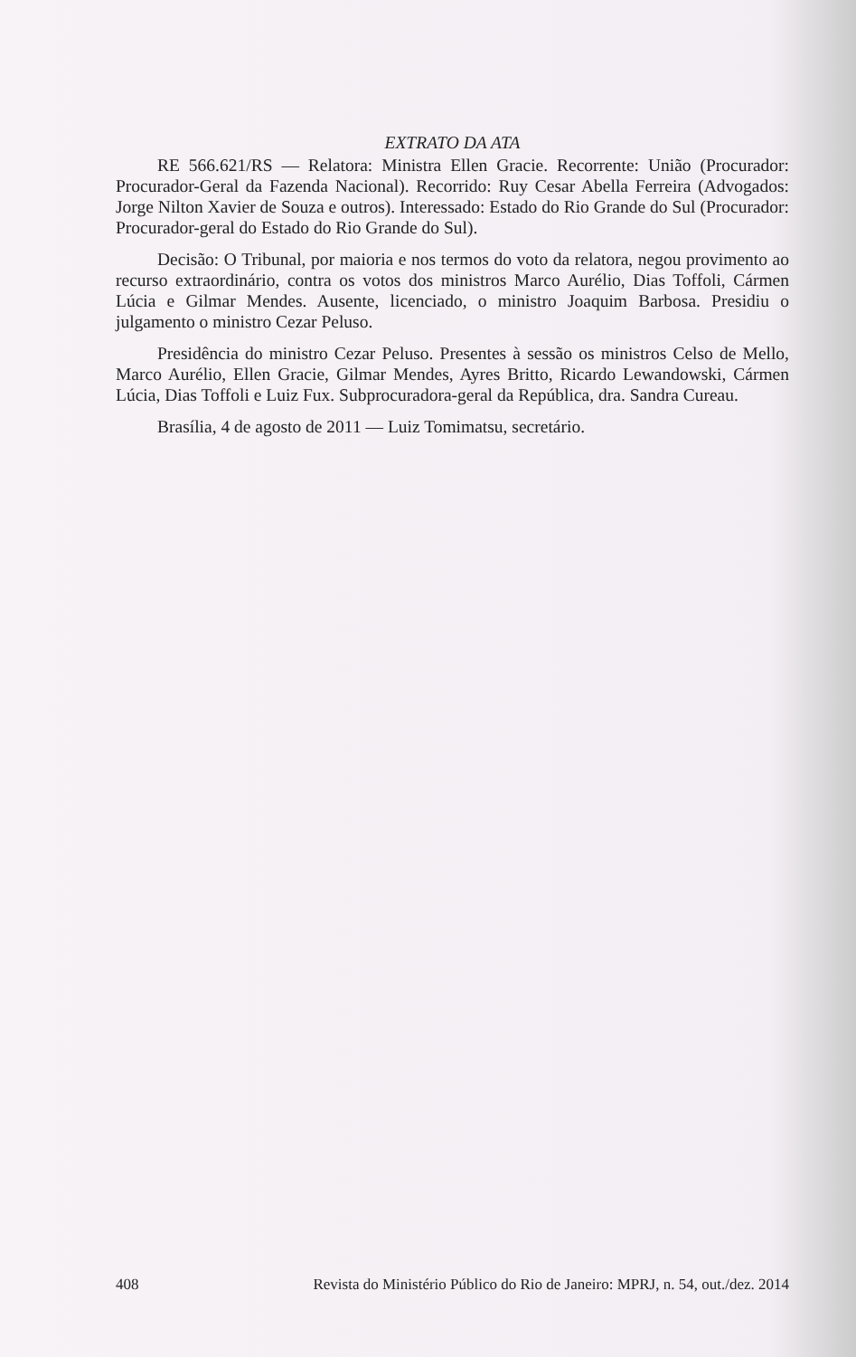EXTRATO DA ATA
RE 566.621/RS — Relatora: Ministra Ellen Gracie. Recorrente: União (Procurador: Procurador-Geral da Fazenda Nacional). Recorrido: Ruy Cesar Abella Ferreira (Advogados: Jorge Nilton Xavier de Souza e outros). Interessado: Estado do Rio Grande do Sul (Procurador: Procurador-geral do Estado do Rio Grande do Sul).
Decisão: O Tribunal, por maioria e nos termos do voto da relatora, negou provimento ao recurso extraordinário, contra os votos dos ministros Marco Aurélio, Dias Toffoli, Cármen Lúcia e Gilmar Mendes. Ausente, licenciado, o ministro Joaquim Barbosa. Presidiu o julgamento o ministro Cezar Peluso.
Presidência do ministro Cezar Peluso. Presentes à sessão os ministros Celso de Mello, Marco Aurélio, Ellen Gracie, Gilmar Mendes, Ayres Britto, Ricardo Lewandowski, Cármen Lúcia, Dias Toffoli e Luiz Fux. Subprocuradora-geral da República, dra. Sandra Cureau.
Brasília, 4 de agosto de 2011 — Luiz Tomimatsu, secretário.
408 Revista do Ministério Público do Rio de Janeiro: MPRJ, n. 54, out./dez. 2014